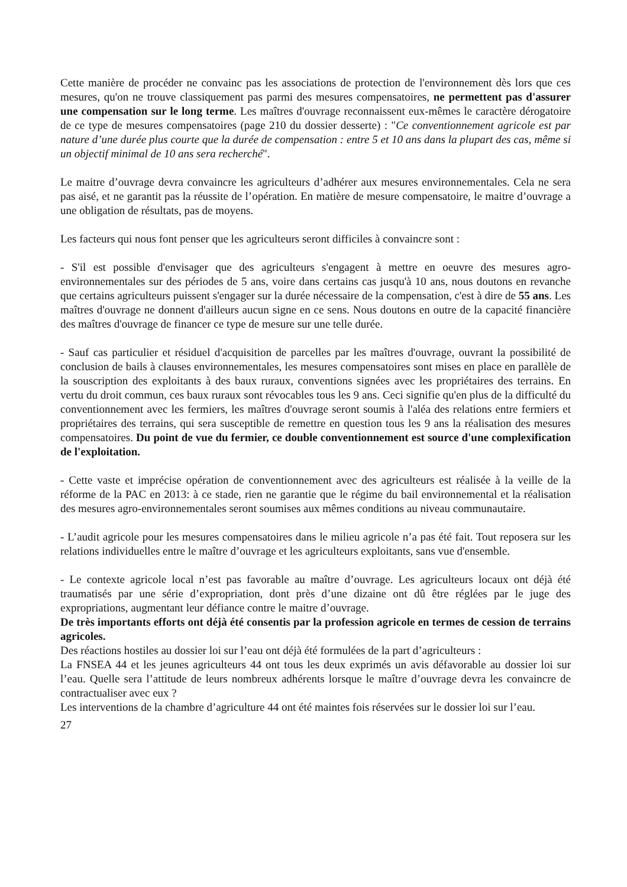Cette manière de procéder ne convainc pas les associations de protection de l'environnement dès lors que ces mesures, qu'on ne trouve classiquement pas parmi des mesures compensatoires, ne permettent pas d'assurer une compensation sur le long terme. Les maîtres d'ouvrage reconnaissent eux-mêmes le caractère dérogatoire de ce type de mesures compensatoires (page 210 du dossier desserte) : "Ce conventionnement agricole est par nature d’une durée plus courte que la durée de compensation : entre 5 et 10 ans dans la plupart des cas, même si un objectif minimal de 10 ans sera recherché".
Le maitre d’ouvrage devra convaincre les agriculteurs d’adhérer aux mesures environnementales. Cela ne sera pas aisé, et ne garantit pas la réussite de l’opération. En matière de mesure compensatoire, le maitre d’ouvrage a une obligation de résultats, pas de moyens.
Les facteurs qui nous font penser que les agriculteurs seront difficiles à convaincre sont :
- S'il est possible d'envisager que des agriculteurs s'engagent à mettre en oeuvre des mesures agro-environnementales sur des périodes de 5 ans, voire dans certains cas jusqu'à 10 ans, nous doutons en revanche que certains agriculteurs puissent s'engager sur la durée nécessaire de la compensation, c'est à dire de 55 ans. Les maîtres d'ouvrage ne donnent d'ailleurs aucun signe en ce sens. Nous doutons en outre de la capacité financière des maîtres d'ouvrage de financer ce type de mesure sur une telle durée.
- Sauf cas particulier et résiduel d'acquisition de parcelles par les maîtres d'ouvrage, ouvrant la possibilité de conclusion de bails à clauses environnementales, les mesures compensatoires sont mises en place en parallèle de la souscription des exploitants à des baux ruraux, conventions signées avec les propriétaires des terrains. En vertu du droit commun, ces baux ruraux sont révocables tous les 9 ans. Ceci signifie qu'en plus de la difficulté du conventionnement avec les fermiers, les maîtres d'ouvrage seront soumis à l'aléa des relations entre fermiers et propriétaires des terrains, qui sera susceptible de remettre en question tous les 9 ans la réalisation des mesures compensatoires. Du point de vue du fermier, ce double conventionnement est source d'une complexification de l'exploitation.
- Cette vaste et imprécise opération de conventionnement avec des agriculteurs est réalisée à la veille de la réforme de la PAC en 2013: à ce stade, rien ne garantie que le régime du bail environnemental et la réalisation des mesures agro-environnementales seront soumises aux mêmes conditions au niveau communautaire.
- L’audit agricole pour les mesures compensatoires dans le milieu agricole n’a pas été fait. Tout reposera sur les relations individuelles entre le maître d’ouvrage et les agriculteurs exploitants, sans vue d'ensemble.
- Le contexte agricole local n’est pas favorable au maître d’ouvrage. Les agriculteurs locaux ont déjà été traumatisés par une série d’expropriation, dont près d’une dizaine ont dû être réglées par le juge des expropriations, augmentant leur défiance contre le maitre d’ouvrage.
De très importants efforts ont déjà été consentis par la profession agricole en termes de cession de terrains agricoles.
Des réactions hostiles au dossier loi sur l’eau ont déjà été formulées de la part d’agriculteurs :
La FNSEA 44 et les jeunes agriculteurs 44 ont tous les deux exprimés un avis défavorable au dossier loi sur l’eau. Quelle sera l’attitude de leurs nombreux adhérents lorsque le maître d’ouvrage devra les convaincre de contractualiser avec eux ?
Les interventions de la chambre d’agriculture 44 ont été maintes fois réservées sur le dossier loi sur l’eau.
27